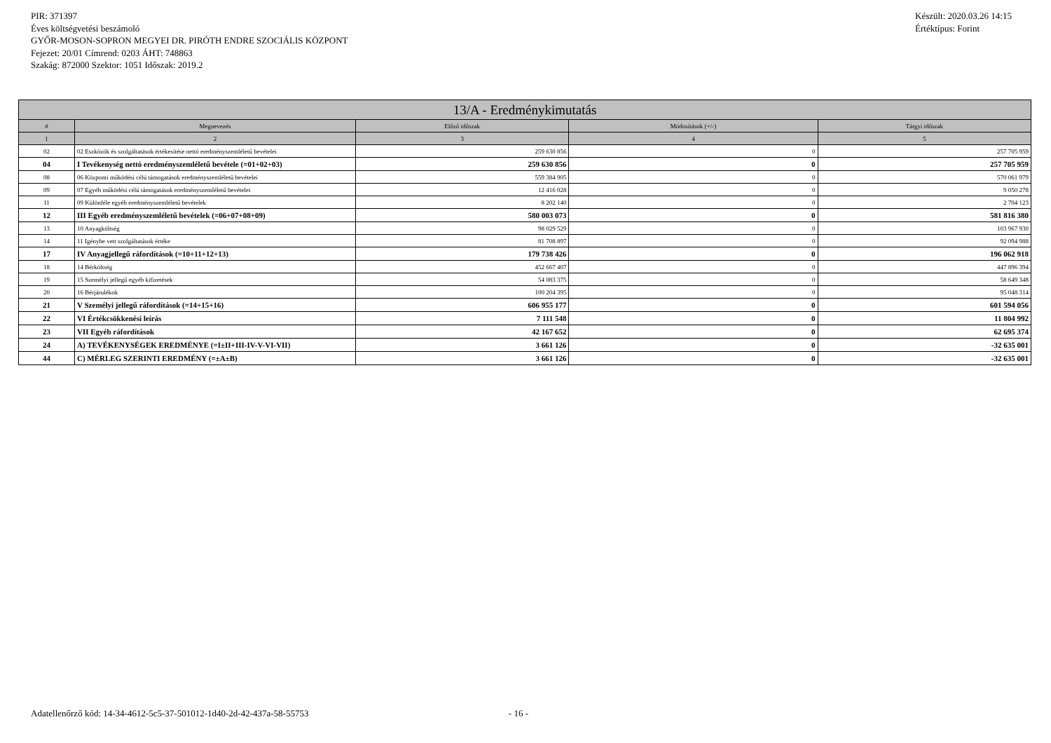PIR: 371397
Éves költségvetési beszámoló
GYŐR-MOSON-SOPRON MEGYEI DR. PIRÓTH ENDRE SZOCIÁLIS KÖZPONT
Fejezet: 20/01 Címrend: 0203 ÁHT: 748863
Szakág: 872000 Szektor: 1051 Időszak: 2019.2
Készült: 2020.03.26 14:15
Értéktípus: Forint
| 13/A - Eredménykimutatás | | | | |
| --- | --- | --- | --- | --- |
| # | Megnevezés | Előző időszak | Módosítások (+/-) | Tárgyi időszak |
| 1 | 2 | 3 | 4 | 5 |
| 02 | 02 Eszközök és szolgáltatások értékesítése nettó eredményszemléletű bevételei | 259 630 856 | 0 | 257 705 959 |
| 04 | I Tevékenység nettó eredményszemléletű bevétele (=01+02+03) | 259 630 856 | 0 | 257 705 959 |
| 08 | 06 Központi működési célú támogatások eredményszemléletű bevételei | 559 384 905 | 0 | 570 061 979 |
| 09 | 07 Egyéb működési célú támogatások eredményszemléletű bevételei | 12 416 028 | 0 | 9 050 278 |
| 11 | 09 Különféle egyéb eredményszemléletű bevételek | 8 202 140 | 0 | 2 704 123 |
| 12 | III Egyéb eredményszemléletű bevételek (=06+07+08+09) | 580 003 073 | 0 | 581 816 380 |
| 13 | 10 Anyagköltség | 98 029 529 | 0 | 103 967 930 |
| 14 | 11 Igénybe vett szolgáltatások értéke | 81 708 897 | 0 | 92 094 988 |
| 17 | IV Anyagjellegű ráfordítások (=10+11+12+13) | 179 738 426 | 0 | 196 062 918 |
| 18 | 14 Bérköltség | 452 667 407 | 0 | 447 896 394 |
| 19 | 15 Személyi jellegű egyéb kifizetések | 54 083 375 | 0 | 58 649 348 |
| 20 | 16 Bérjárulékok | 100 204 395 | 0 | 95 048 314 |
| 21 | V Személyi jellegű ráfordítások (=14+15+16) | 606 955 177 | 0 | 601 594 056 |
| 22 | VI Értékcsökkenési leírás | 7 111 548 | 0 | 11 804 992 |
| 23 | VII Egyéb ráfordítások | 42 167 652 | 0 | 62 695 374 |
| 24 | A) TEVÉKENYSÉGEK EREDMÉNYE (=I±II+III-IV-V-VI-VII) | 3 661 126 | 0 | -32 635 001 |
| 44 | C) MÉRLEG SZERINTI EREDMÉNY (=±A±B) | 3 661 126 | 0 | -32 635 001 |
Adatellenőrző kód: 14-34-4612-5c5-37-501012-1d40-2d-42-437a-58-55753 - 16 -